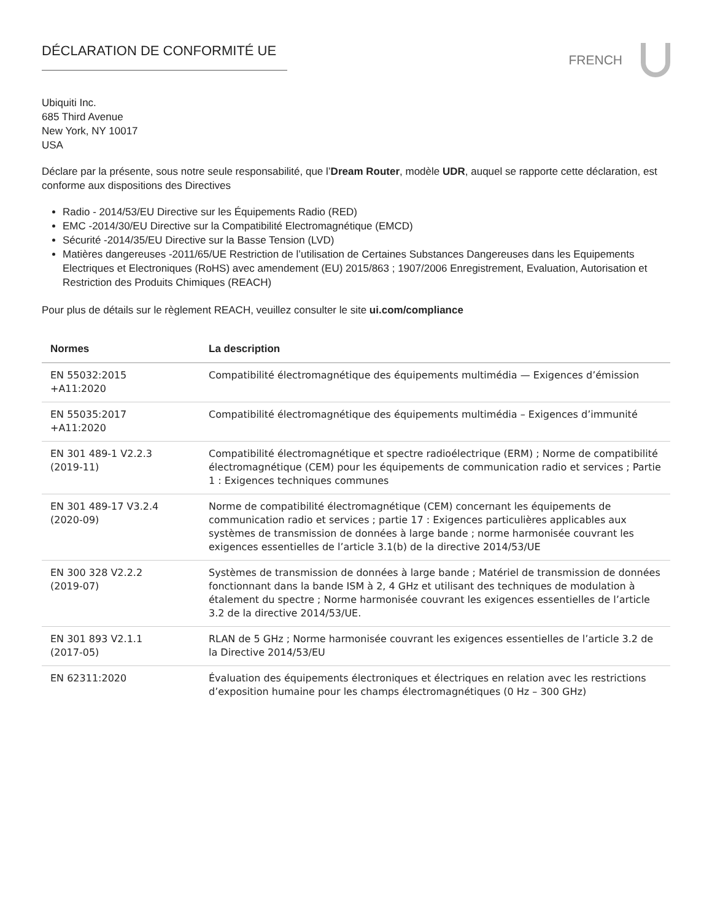DÉCLARATION DE CONFORMITÉ UE FRENCH
Ubiquiti Inc.
685 Third Avenue
New York, NY 10017
USA
Déclare par la présente, sous notre seule responsabilité, que l’Dream Router, modèle UDR, auquel se rapporte cette déclaration, est conforme aux dispositions des Directives
Radio - 2014/53/EU Directive sur les Équipements Radio (RED)
EMC -2014/30/EU Directive sur la Compatibilité Electromagnétique (EMCD)
Sécurité -2014/35/EU Directive sur la Basse Tension (LVD)
Matières dangereuses -2011/65/UE Restriction de l’utilisation de Certaines Substances Dangereuses dans les Equipements Electriques et Electroniques (RoHS) avec amendement (EU) 2015/863 ; 1907/2006 Enregistrement, Evaluation, Autorisation et Restriction des Produits Chimiques (REACH)
Pour plus de détails sur le règlement REACH, veuillez consulter le site ui.com/compliance
| Normes | La description |
| --- | --- |
| EN 55032:2015 +A11:2020 | Compatibilité électromagnétique des équipements multimédia — Exigences d’émission |
| EN 55035:2017 +A11:2020 | Compatibilité électromagnétique des équipements multimédia – Exigences d’immunité |
| EN 301 489-1 V2.2.3 (2019-11) | Compatibilité électromagnétique et spectre radioélectrique (ERM) ; Norme de compatibilité électromagnétique (CEM) pour les équipements de communication radio et services ; Partie 1 : Exigences techniques communes |
| EN 301 489-17 V3.2.4 (2020-09) | Norme de compatibilité électromagnétique (CEM) concernant les équipements de communication radio et services ; partie 17 : Exigences particulières applicables aux systèmes de transmission de données à large bande ; norme harmonisée couvrant les exigences essentielles de l’article 3.1(b) de la directive 2014/53/UE |
| EN 300 328 V2.2.2 (2019-07) | Systèmes de transmission de données à large bande ; Matériel de transmission de données fonctionnant dans la bande ISM à 2, 4 GHz et utilisant des techniques de modulation à étalement du spectre ; Norme harmonisée couvrant les exigences essentielles de l’article 3.2 de la directive 2014/53/UE. |
| EN 301 893 V2.1.1 (2017-05) | RLAN de 5 GHz ; Norme harmonisée couvrant les exigences essentielles de l’article 3.2 de la Directive 2014/53/EU |
| EN 62311:2020 | Évaluation des équipements électroniques et électriques en relation avec les restrictions d’exposition humaine pour les champs électromagnétiques (0 Hz – 300 GHz) |